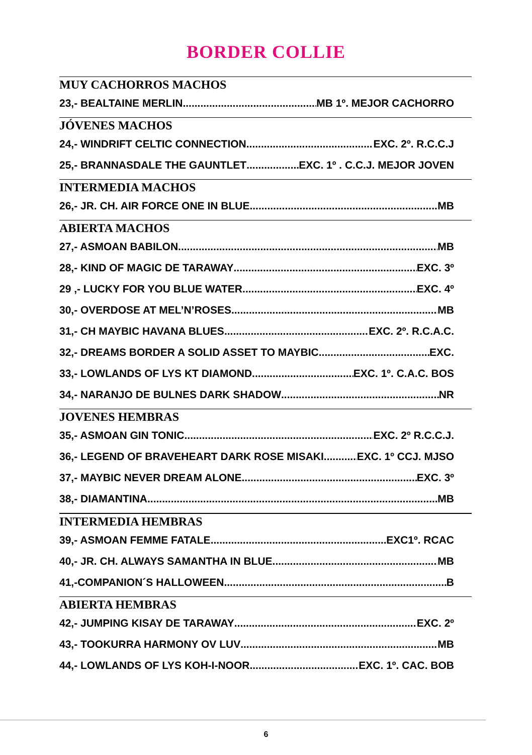BORDER COLLIE
MUY CACHORROS MACHOS
23,- BEALTAINE MERLIN MB 1º. MEJOR CACHORRO
JÓVENES MACHOS
24,- WINDRIFT CELTIC CONNECTION EXC. 2º. R.C.C.J
25,- BRANNASDALE THE GAUNTLET EXC. 1º . C.C.J. MEJOR JOVEN
INTERMEDIA MACHOS
26,- JR. CH. AIR FORCE ONE IN BLUE MB
ABIERTA MACHOS
27,- ASMOAN BABILON MB
28,- KIND OF MAGIC DE TARAWAY EXC. 3º
29 ,- LUCKY FOR YOU BLUE WATER EXC. 4º
30,- OVERDOSE AT MEL’N’ROSES MB
31,- CH MAYBIC HAVANA BLUES EXC. 2º. R.C.A.C.
32,- DREAMS BORDER A SOLID ASSET TO MAYBIC EXC.
33,- LOWLANDS OF LYS KT DIAMOND EXC. 1º. C.A.C. BOS
34,- NARANJO DE BULNES DARK SHADOW NR
JOVENES HEMBRAS
35,- ASMOAN GIN TONIC EXC. 2º R.C.C.J.
36,- LEGEND OF BRAVEHEART DARK ROSE MISAKI EXC. 1º CCJ. MJSO
37,- MAYBIC NEVER DREAM ALONE EXC. 3º
38,- DIAMANTINA MB
INTERMEDIA HEMBRAS
39,- ASMOAN FEMME FATALE EXC1º. RCAC
40,- JR. CH. ALWAYS SAMANTHA IN BLUE MB
41,-COMPANION´S HALLOWEEN B
ABIERTA HEMBRAS
42,- JUMPING KISAY DE TARAWAY EXC. 2º
43,- TOOKURRA HARMONY OV LUV MB
44,- LOWLANDS OF LYS KOH-I-NOOR EXC. 1º. CAC. BOB
6